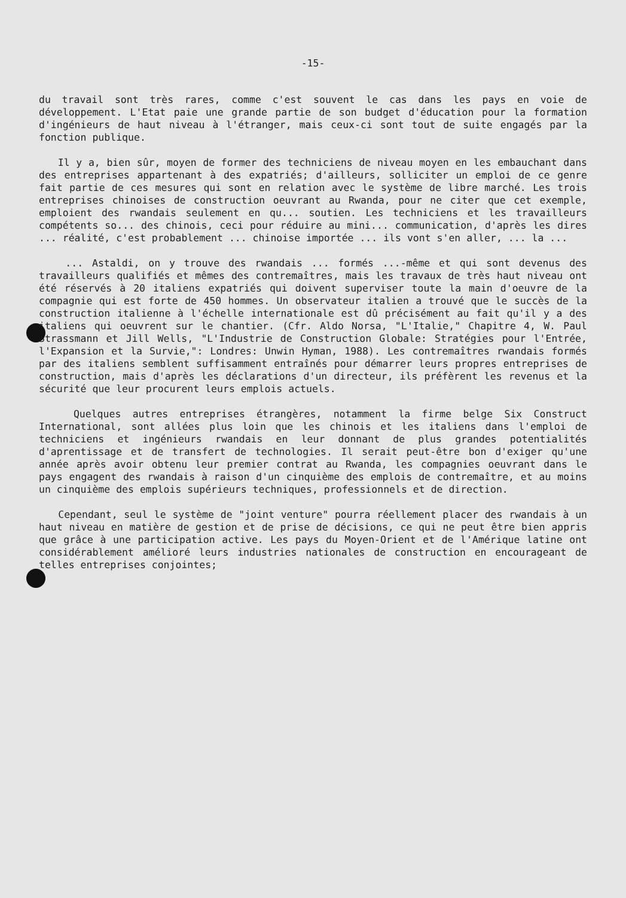-15-
du travail sont très rares, comme c'est souvent le cas dans les pays en voie de développement. L'Etat paie une grande partie de son budget d'éducation pour la formation d'ingénieurs de haut niveau à l'étranger, mais ceux-ci sont tout de suite engagés par la fonction publique.
Il y a, bien sûr, moyen de former des techniciens de niveau moyen en les embauchant dans des entreprises appartenant à des expatriés; d'ailleurs, solliciter un emploi de ce genre fait partie de ces mesures qui sont en relation avec le système de libre marché. Les trois entreprises chinoises de construction oeuvrant au Rwanda, pour ne citer que cet exemple, emploient des rwandais seulement en qu... soutien. Les techniciens et les travailleurs compétents so... des chinois, ceci pour réduire au mini... communication, d'après les dires ... réalité, c'est probablement ... chinoise importée ... ils vont s'en aller, ... la ...
... Astaldi, on y trouve des rwandais ... formés ...-même et qui sont devenus des travailleurs qualifiés et mêmes des contremaîtres, mais les travaux de très haut niveau ont été réservés à 20 italiens expatriés qui doivent superviser toute la main d'oeuvre de la compagnie qui est forte de 450 hommes. Un observateur italien a trouvé que le succès de la construction italienne à l'échelle internationale est dû précisément au fait qu'il y a des italiens qui oeuvrent sur le chantier. (Cfr. Aldo Norsa, "L'Italie," Chapitre 4, W. Paul Strassmann et Jill Wells, "L'Industrie de Construction Globale: Stratégies pour l'Entrée, l'Expansion et la Survie,": Londres: Unwin Hyman, 1988). Les contremaîtres rwandais formés par des italiens semblent suffisamment entraînés pour démarrer leurs propres entreprises de construction, mais d'après les déclarations d'un directeur, ils préfèrent les revenus et la sécurité que leur procurent leurs emplois actuels.
Quelques autres entreprises étrangères, notamment la firme belge Six Construct International, sont allées plus loin que les chinois et les italiens dans l'emploi de techniciens et ingénieurs rwandais en leur donnant de plus grandes potentialités d'aprentissage et de transfert de technologies. Il serait peut-être bon d'exiger qu'une année après avoir obtenu leur premier contrat au Rwanda, les compagnies oeuvrant dans le pays engagent des rwandais à raison d'un cinquième des emplois de contremaître, et au moins un cinquième des emplois supérieurs techniques, professionnels et de direction.
Cependant, seul le système de "joint venture" pourra réellement placer des rwandais à un haut niveau en matière de gestion et de prise de décisions, ce qui ne peut être bien appris que grâce à une participation active. Les pays du Moyen-Orient et de l'Amérique latine ont considérablement amélioré leurs industries nationales de construction en encourageant de telles entreprises conjointes;